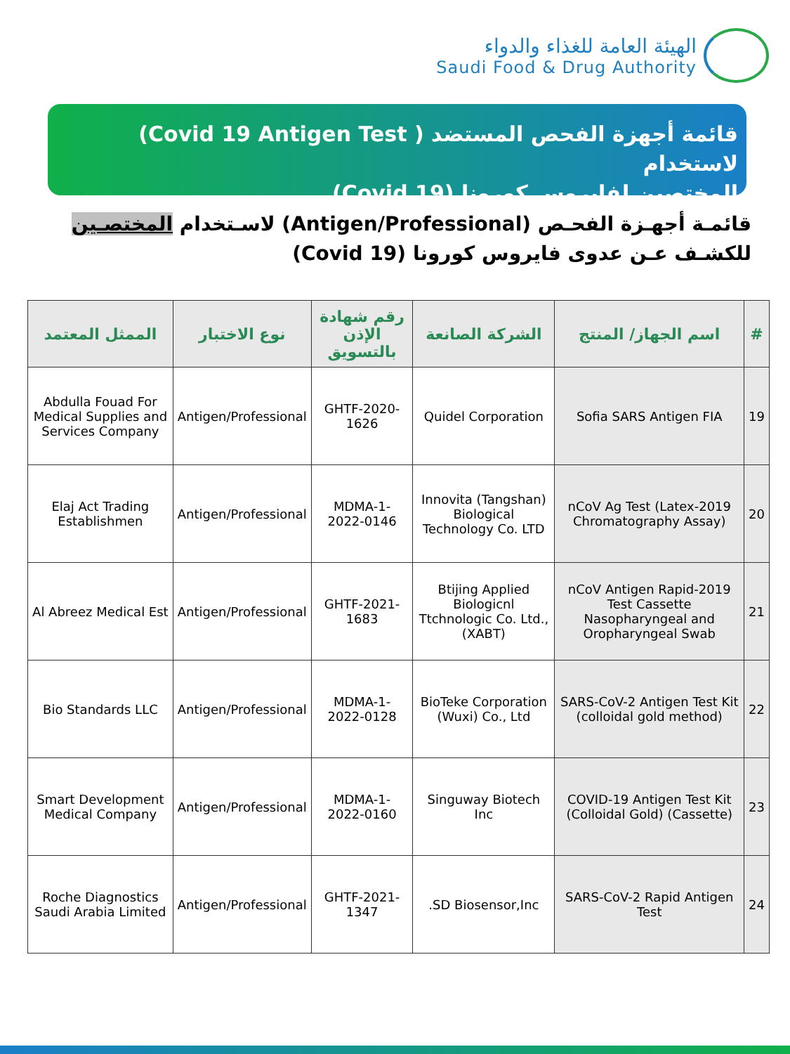الهيئة العامة للغذاء والدواء
Saudi Food & Drug Authority
قائمة أجهزة الفحص المستضد ( Covid 19 Antigen Test) لاستخدام
المختصين لفايروس كورونا (Covid 19)
قائمـة أجهـزة الفحـص (Antigen/Professional) لاسـتخدام المختصـين للكشـف عـن عدوى فايروس كورونا (Covid 19)
| # | اسم الجهاز/ المنتج | الشركة الصانعة | رقم شهادة الإذن بالتسويق | نوع الاختبار | الممثل المعتمد |
| --- | --- | --- | --- | --- | --- |
| 19 | Sofia SARS Antigen FIA | Quidel Corporation | GHTF-2020-1626 | Antigen/Professional | Abdulla Fouad For Medical Supplies and Services Company |
| 20 | 2019-nCoV Ag Test (Latex Chromatography Assay) | Innovita (Tangshan) Biological Technology Co. LTD | MDMA-1-2022-0146 | Antigen/Professional | Elaj Act Trading Establishmen |
| 21 | 2019-nCoV Antigen Rapid Test Cassette Nasopharyngeal and Oropharyngeal Swab | Btijing Applied Biologicnl Ttchnologic Co. Ltd., (XABT) | GHTF-2021-1683 | Antigen/Professional | Al Abreez Medical Est |
| 22 | SARS-CoV-2 Antigen Test Kit (colloidal gold method) | BioTeke Corporation (Wuxi) Co., Ltd | MDMA-1-2022-0128 | Antigen/Professional | Bio Standards LLC |
| 23 | COVID-19 Antigen Test Kit (Colloidal Gold) (Cassette) | Singuway Biotech Inc | MDMA-1-2022-0160 | Antigen/Professional | Smart Development Medical Company |
| 24 | SARS-CoV-2 Rapid Antigen Test | SD Biosensor,Inc. | GHTF-2021-1347 | Antigen/Professional | Roche Diagnostics Saudi Arabia Limited |